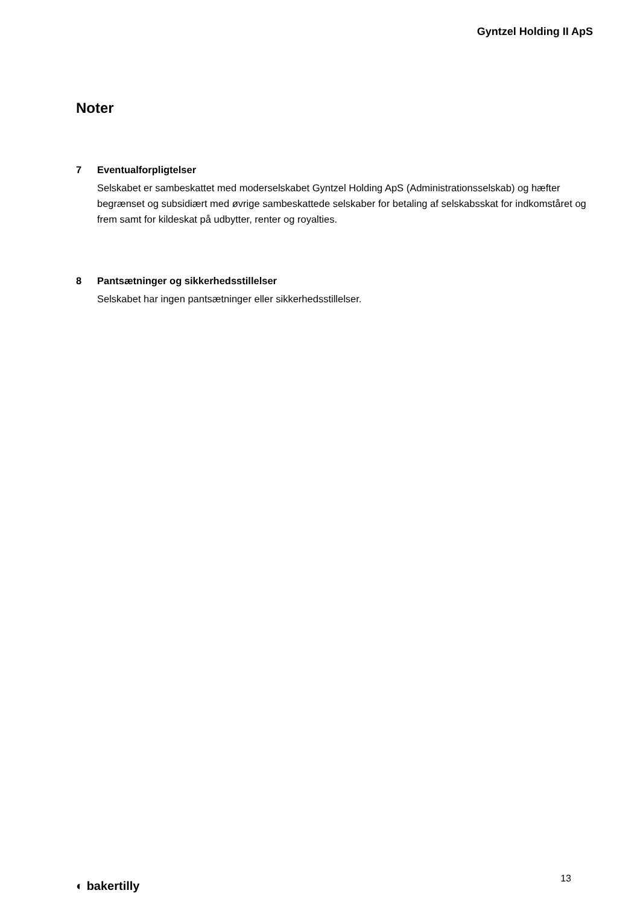Gyntzel Holding II ApS
Noter
7 Eventualforpligtelser
Selskabet er sambeskattet med moderselskabet Gyntzel Holding ApS (Administrationsselskab) og hæfter begrænset og subsidiært med øvrige sambeskattede selskaber for betaling af selskabsskat for indkomståret og frem samt for kildeskat på udbytter, renter og royalties.
8 Pantsætninger og sikkerhedsstillelser
Selskabet har ingen pantsætninger eller sikkerhedsstillelser.
◐ bakertilly 13